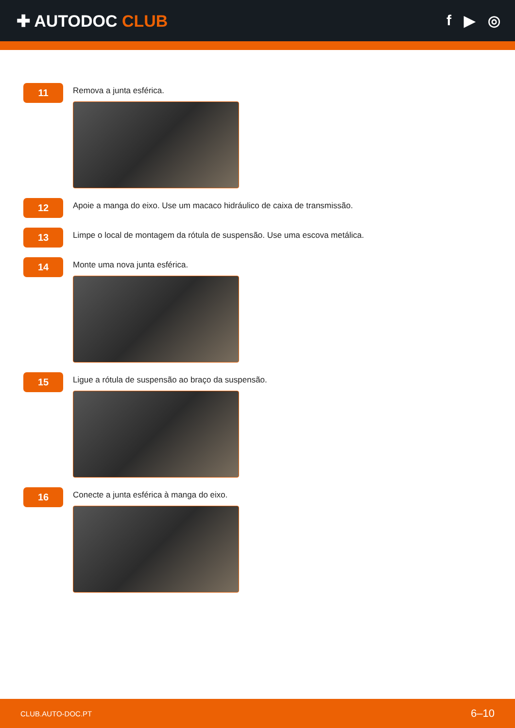✚ AUTODOC CLUB f ▶ ◎
11
Remova a junta esférica.
12
Apoie a manga do eixo. Use um macaco hidráulico de caixa de transmissão.
13
Limpe o local de montagem da rótula de suspensão. Use uma escova metálica.
14
Monte uma nova junta esférica.
15
Ligue a rótula de suspensão ao braço da suspensão.
16
Conecte a junta esférica à manga do eixo.
CLUB.AUTO-DOC.PT 6–10